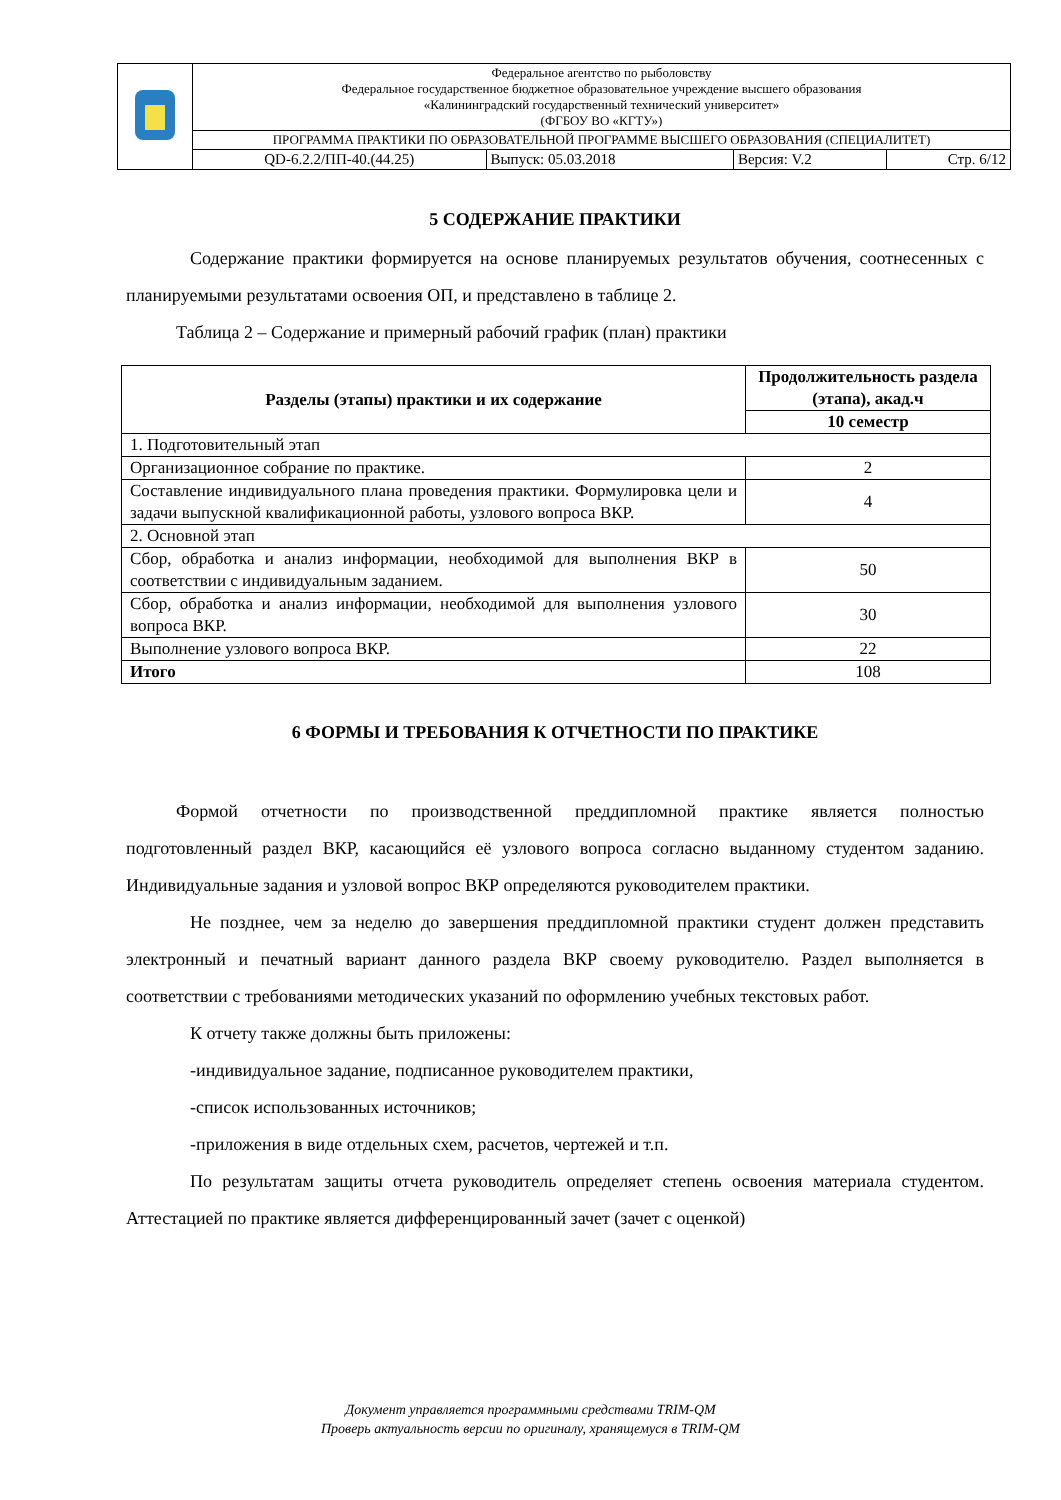| | Федеральное агентство по рыболовству Федеральное государственное бюджетное образовательное учреждение высшего образования «Калининградский государственный технический университет» (ФГБОУ ВО «КГТУ») | | | |
| | ПРОГРАММА ПРАКТИКИ ПО ОБРАЗОВАТЕЛЬНОЙ ПРОГРАММЕ ВЫСШЕГО ОБРАЗОВАНИЯ (СПЕЦИАЛИТЕТ) | | | |
| | QD-6.2.2/ПП-40.(44.25) | Выпуск: 05.03.2018 | Версия: V.2 | Стр. 6/12 |
5 СОДЕРЖАНИЕ ПРАКТИКИ
Содержание практики формируется на основе планируемых результатов обучения, соотнесенных с планируемыми результатами освоения ОП, и представлено в таблице 2.
Таблица 2 – Содержание и примерный рабочий график (план) практики
| Разделы (этапы) практики и их содержание | Продолжительность раздела (этапа), акад.ч |
| --- | --- |
| | 10 семестр |
| 1. Подготовительный этап | |
| Организационное собрание по практике. | 2 |
| Составление индивидуального плана проведения практики. Формулировка цели и задачи выпускной квалификационной работы, узлового вопроса ВКР. | 4 |
| 2. Основной этап | |
| Сбор, обработка и анализ информации, необходимой для выполнения ВКР в соответствии с индивидуальным заданием. | 50 |
| Сбор, обработка и анализ информации, необходимой для выполнения узлового вопроса ВКР. | 30 |
| Выполнение узлового вопроса ВКР. | 22 |
| Итого | 108 |
6 ФОРМЫ И ТРЕБОВАНИЯ К ОТЧЕТНОСТИ ПО ПРАКТИКЕ
Формой отчетности по производственной преддипломной практике является полностью подготовленный раздел ВКР, касающийся её узлового вопроса согласно выданному студентом заданию. Индивидуальные задания и узловой вопрос ВКР определяются руководителем практики.
Не позднее, чем за неделю до завершения преддипломной практики студент должен представить электронный и печатный вариант данного раздела ВКР своему руководителю. Раздел выполняется в соответствии с требованиями методических указаний по оформлению учебных текстовых работ.
К отчету также должны быть приложены:
-индивидуальное задание, подписанное руководителем практики,
-список использованных источников;
-приложения в виде отдельных схем, расчетов, чертежей и т.п.
По результатам защиты отчета руководитель определяет степень освоения материала студентом. Аттестацией по практике является дифференцированный зачет (зачет с оценкой)
Документ управляется программными средствами TRIM-QM
Проверь актуальность версии по оригиналу, хранящемуся в TRIM-QM